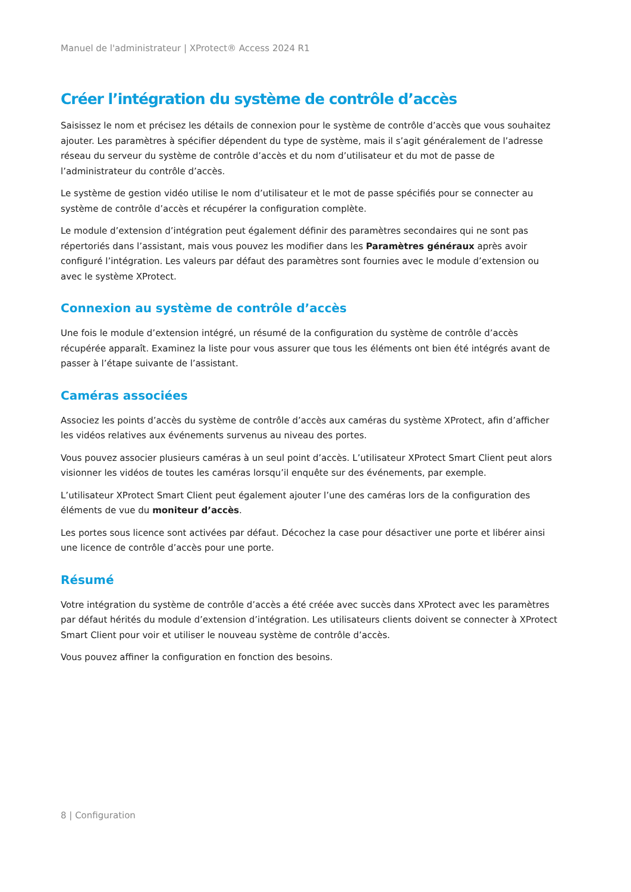Manuel de l'administrateur | XProtect® Access 2024 R1
Créer l’intégration du système de contrôle d’accès
Saisissez le nom et précisez les détails de connexion pour le système de contrôle d’accès que vous souhaitez ajouter. Les paramètres à spécifier dépendent du type de système, mais il s’agit généralement de l’adresse réseau du serveur du système de contrôle d’accès et du nom d’utilisateur et du mot de passe de l’administrateur du contrôle d’accès.
Le système de gestion vidéo utilise le nom d’utilisateur et le mot de passe spécifiés pour se connecter au système de contrôle d’accès et récupérer la configuration complète.
Le module d’extension d’intégration peut également définir des paramètres secondaires qui ne sont pas répertoriés dans l’assistant, mais vous pouvez les modifier dans les Paramètres généraux après avoir configuré l’intégration. Les valeurs par défaut des paramètres sont fournies avec le module d’extension ou avec le système XProtect.
Connexion au système de contrôle d’accès
Une fois le module d’extension intégré, un résumé de la configuration du système de contrôle d’accès récupérée apparaît. Examinez la liste pour vous assurer que tous les éléments ont bien été intégrés avant de passer à l’étape suivante de l’assistant.
Caméras associées
Associez les points d’accès du système de contrôle d’accès aux caméras du système XProtect, afin d’afficher les vidéos relatives aux événements survenus au niveau des portes.
Vous pouvez associer plusieurs caméras à un seul point d’accès. L’utilisateur XProtect Smart Client peut alors visionner les vidéos de toutes les caméras lorsqu’il enquête sur des événements, par exemple.
L’utilisateur XProtect Smart Client peut également ajouter l’une des caméras lors de la configuration des éléments de vue du moniteur d’accès.
Les portes sous licence sont activées par défaut. Décochez la case pour désactiver une porte et libérer ainsi une licence de contrôle d’accès pour une porte.
Résumé
Votre intégration du système de contrôle d’accès a été créée avec succès dans XProtect avec les paramètres par défaut hérités du module d’extension d’intégration. Les utilisateurs clients doivent se connecter à XProtect Smart Client pour voir et utiliser le nouveau système de contrôle d’accès.
Vous pouvez affiner la configuration en fonction des besoins.
8 | Configuration